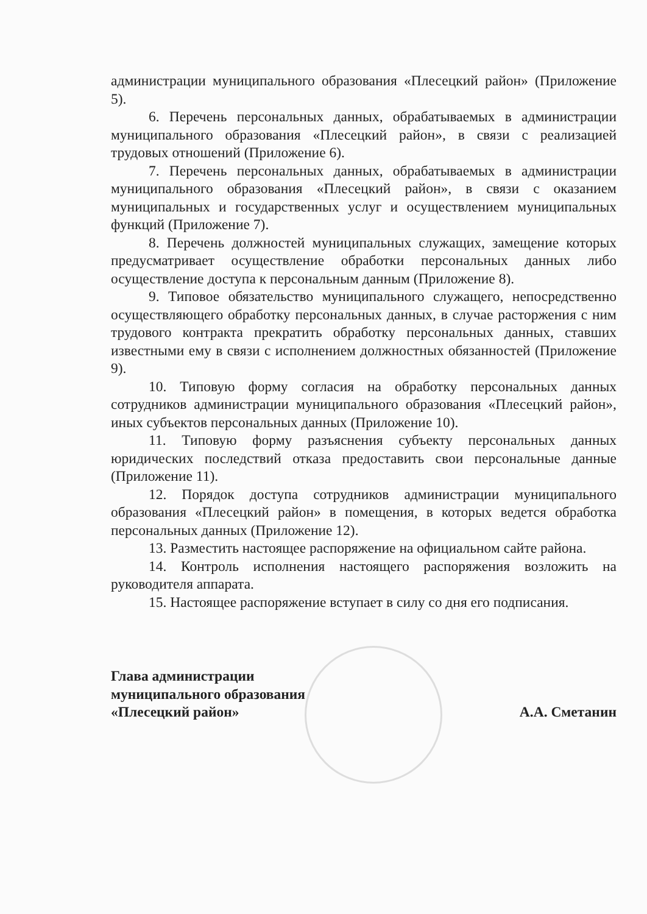администрации муниципального образования «Плесецкий район» (Приложение 5).
6. Перечень персональных данных, обрабатываемых в администрации муниципального образования «Плесецкий район», в связи с реализацией трудовых отношений (Приложение 6).
7. Перечень персональных данных, обрабатываемых в администрации муниципального образования «Плесецкий район», в связи с оказанием муниципальных и государственных услуг и осуществлением муниципальных функций (Приложение 7).
8. Перечень должностей муниципальных служащих, замещение которых предусматривает осуществление обработки персональных данных либо осуществление доступа к персональным данным (Приложение 8).
9. Типовое обязательство муниципального служащего, непосредственно осуществляющего обработку персональных данных, в случае расторжения с ним трудового контракта прекратить обработку персональных данных, ставших известными ему в связи с исполнением должностных обязанностей (Приложение 9).
10. Типовую форму согласия на обработку персональных данных сотрудников администрации муниципального образования «Плесецкий район», иных субъектов персональных данных (Приложение 10).
11. Типовую форму разъяснения субъекту персональных данных юридических последствий отказа предоставить свои персональные данные (Приложение 11).
12. Порядок доступа сотрудников администрации муниципального образования «Плесецкий район» в помещения, в которых ведется обработка персональных данных (Приложение 12).
13. Разместить настоящее распоряжение на официальном сайте района.
14. Контроль исполнения настоящего распоряжения возложить на руководителя аппарата.
15. Настоящее распоряжение вступает в силу со дня его подписания.
Глава администрации
муниципального образования
«Плесецкий район»
А.А. Сметанин